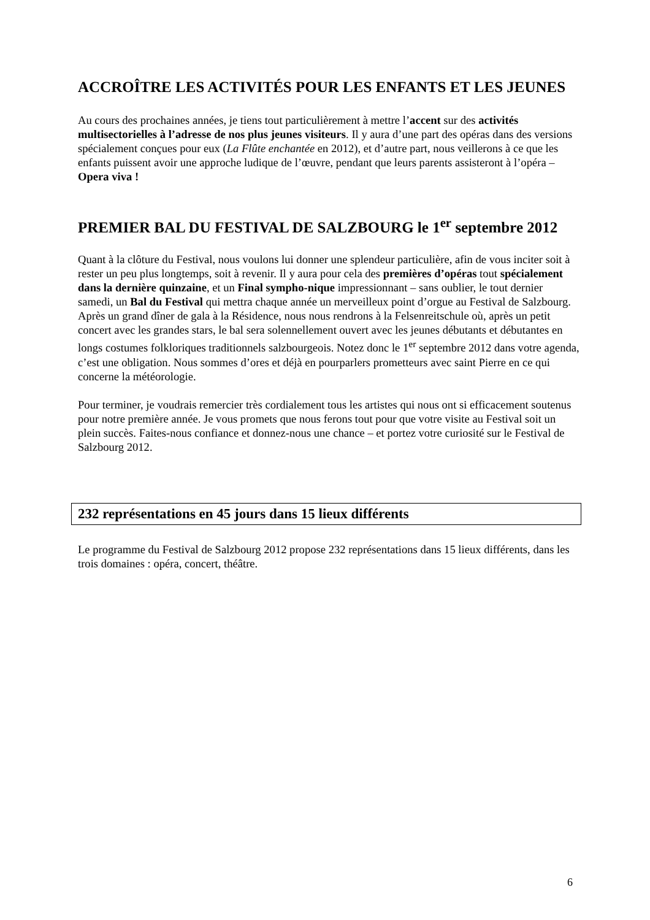ACCROÎTRE LES ACTIVITÉS POUR LES ENFANTS ET LES JEUNES
Au cours des prochaines années, je tiens tout particulièrement à mettre l’accent sur des activités multisectorielles à l’adresse de nos plus jeunes visiteurs. Il y aura d’une part des opéras dans des versions spécialement conçues pour eux (La Flûte enchantée en 2012), et d’autre part, nous veillerons à ce que les enfants puissent avoir une approche ludique de l’œuvre, pendant que leurs parents assisteront à l’opéra – Opera viva !
PREMIER BAL DU FESTIVAL DE SALZBOURG le 1<sup>er</sup> septembre 2012
Quant à la clôture du Festival, nous voulons lui donner une splendeur particulière, afin de vous inciter soit à rester un peu plus longtemps, soit à revenir. Il y aura pour cela des premières d’opéras tout spécialement dans la dernière quinzaine, et un Final sympho-nique impressionnant – sans oublier, le tout dernier samedi, un Bal du Festival qui mettra chaque année un merveilleux point d’orgue au Festival de Salzbourg.
Après un grand dîner de gala à la Résidence, nous nous rendrons à la Felsenreitschule où, après un petit concert avec les grandes stars, le bal sera solennellement ouvert avec les jeunes débutants et débutantes en longs costumes folkloriques traditionnels salzbourgeois. Notez donc le 1<sup>er</sup> septembre 2012 dans votre agenda, c’est une obligation. Nous sommes d’ores et déjà en pourparlers prometteurs avec saint Pierre en ce qui concerne la météorologie.
Pour terminer, je voudrais remercier très cordialement tous les artistes qui nous ont si efficacement soutenus pour notre première année. Je vous promets que nous ferons tout pour que votre visite au Festival soit un plein succès. Faites-nous confiance et donnez-nous une chance – et portez votre curiosité sur le Festival de Salzbourg 2012.
232 représentations en 45 jours dans 15 lieux différents
Le programme du Festival de Salzbourg 2012 propose 232 représentations dans 15 lieux différents, dans les trois domaines : opéra, concert, théâtre.
6